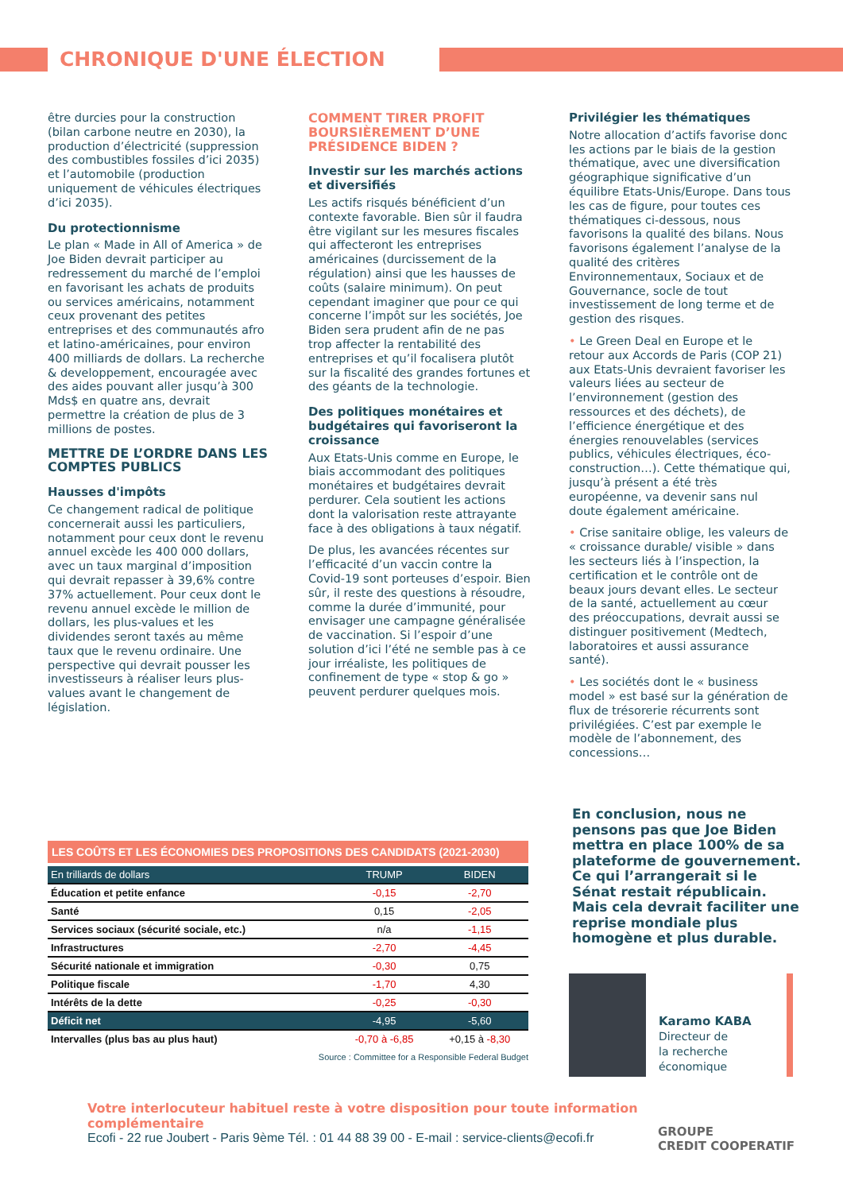CHRONIQUE D'UNE ÉLECTION
être durcies pour la construction (bilan carbone neutre en 2030), la production d’électricité (suppression des combustibles fossiles d’ici 2035) et l’automobile (production uniquement de véhicules électriques d’ici 2035).
Du protectionnisme
Le plan « Made in All of America » de Joe Biden devrait participer au redressement du marché de l’emploi en favorisant les achats de produits ou services américains, notamment ceux provenant des petites entreprises et des communautés afro et latino-américaines, pour environ 400 milliards de dollars. La recherche & developpement, encouragée avec des aides pouvant aller jusqu’à 300 Mds$ en quatre ans, devrait permettre la création de plus de 3 millions de postes.
METTRE DE L’ORDRE DANS LES COMPTES PUBLICS
Hausses d'impôts
Ce changement radical de politique concernerait aussi les particuliers, notamment pour ceux dont le revenu annuel excède les 400 000 dollars, avec un taux marginal d’imposition qui devrait repasser à 39,6% contre 37% actuellement. Pour ceux dont le revenu annuel excède le million de dollars, les plus-values et les dividendes seront taxés au même taux que le revenu ordinaire. Une perspective qui devrait pousser les investisseurs à réaliser leurs plus-values avant le changement de législation.
COMMENT TIRER PROFIT BOURSIÈREMENT D’UNE PRÉSIDENCE BIDEN ?
Investir sur les marchés actions et diversifiés
Les actifs risqués bénéficient d’un contexte favorable. Bien sûr il faudra être vigilant sur les mesures fiscales qui affecteront les entreprises américaines (durcissement de la régulation) ainsi que les hausses de coûts (salaire minimum). On peut cependant imaginer que pour ce qui concerne l’impôt sur les sociétés, Joe Biden sera prudent afin de ne pas trop affecter la rentabilité des entreprises et qu’il focalisera plutôt sur la fiscalité des grandes fortunes et des géants de la technologie.
Des politiques monétaires et budgétaires qui favoriseront la croissance
Aux Etats-Unis comme en Europe, le biais accommodant des politiques monétaires et budgétaires devrait perdurer. Cela soutient les actions dont la valorisation reste attrayante face à des obligations à taux négatif.
De plus, les avancées récentes sur l’efficacité d’un vaccin contre la Covid-19 sont porteuses d’espoir. Bien sûr, il reste des questions à résoudre, comme la durée d’immunité, pour envisager une campagne généralisée de vaccination. Si l’espoir d’une solution d’ici l’été ne semble pas à ce jour irréaliste, les politiques de confinement de type « stop & go » peuvent perdurer quelques mois.
Privilégier les thématiques
Notre allocation d’actifs favorise donc les actions par le biais de la gestion thématique, avec une diversification géographique significative d’un équilibre Etats-Unis/Europe. Dans tous les cas de figure, pour toutes ces thématiques ci-dessous, nous favorisons la qualité des bilans. Nous favorisons également l’analyse de la qualité des critères Environnementaux, Sociaux et de Gouvernance, socle de tout investissement de long terme et de gestion des risques.
• Le Green Deal en Europe et le retour aux Accords de Paris (COP 21) aux Etats-Unis devraient favoriser les valeurs liées au secteur de l’environnement (gestion des ressources et des déchets), de l’efficience énergétique et des énergies renouvelables (services publics, véhicules électriques, éco-construction…). Cette thématique qui, jusqu’à présent a été très européenne, va devenir sans nul doute également américaine.
• Crise sanitaire oblige, les valeurs de « croissance durable/ visible » dans les secteurs liés à l’inspection, la certification et le contrôle ont de beaux jours devant elles. Le secteur de la santé, actuellement au cœur des préoccupations, devrait aussi se distinguer positivement (Medtech, laboratoires et aussi assurance santé).
• Les sociétés dont le « business model » est basé sur la génération de flux de trésorerie récurrents sont privilégiées. C’est par exemple le modèle de l’abonnement, des concessions…
LES COÛTS ET LES ÉCONOMIES DES PROPOSITIONS DES CANDIDATS (2021-2030)
| En trilliards de dollars | TRUMP | BIDEN |
| --- | --- | --- |
| Éducation et petite enfance | -0,15 | -2,70 |
| Santé | 0,15 | -2,05 |
| Services sociaux (sécurité sociale, etc.) | n/a | -1,15 |
| Infrastructures | -2,70 | -4,45 |
| Sécurité nationale et immigration | -0,30 | 0,75 |
| Politique fiscale | -1,70 | 4,30 |
| Intérêts de la dette | -0,25 | -0,30 |
| Déficit net | -4,95 | -5,60 |
| Intervalles (plus bas au plus haut) | -0,70 à -6,85 | +0,15 à -8,30 |
Source : Committee for a Responsible Federal Budget
En conclusion, nous ne pensons pas que Joe Biden mettra en place 100% de sa plateforme de gouvernement. Ce qui l’arrangerait si le Sénat restait républicain. Mais cela devrait faciliter une reprise mondiale plus homogène et plus durable.
Karamo KABA
Directeur de
la recherche
économique
Votre interlocuteur habituel reste à votre disposition pour toute information complémentaire
Ecofi - 22 rue Joubert - Paris 9ème Tél. : 01 44 88 39 00 - E-mail : service-clients@ecofi.fr
GROUPE
CREDIT COOPERATIF